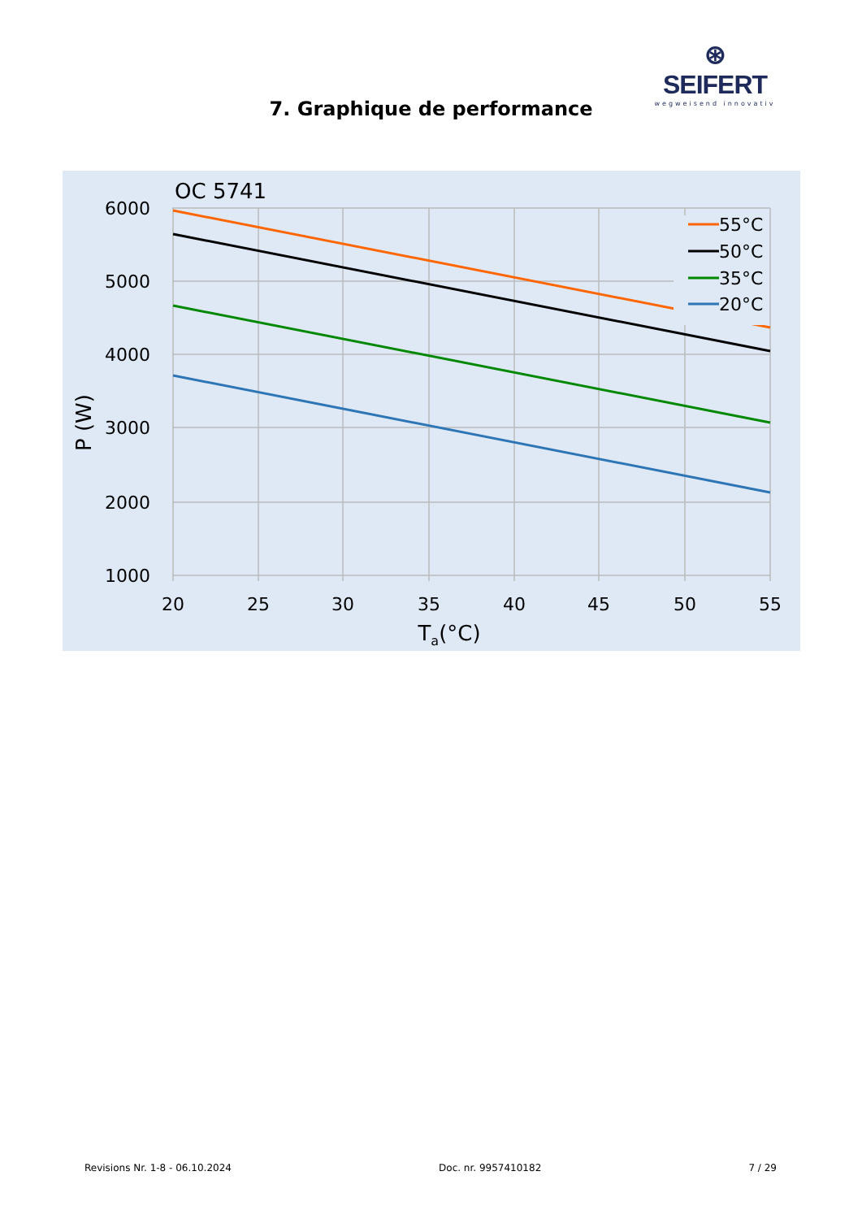⊛ SEIFERT
wegweisend innovativ
7. Graphique de performance
OC 5741
55°C
50°C
35°C
20°C
6000
5000
4000
3000
2000
1000
20
25
30
35
40
45
50
55
Ta(°C)
P (W)
Revisions Nr. 1-8 - 06.10.2024 Doc. nr. 9957410182 7 / 29